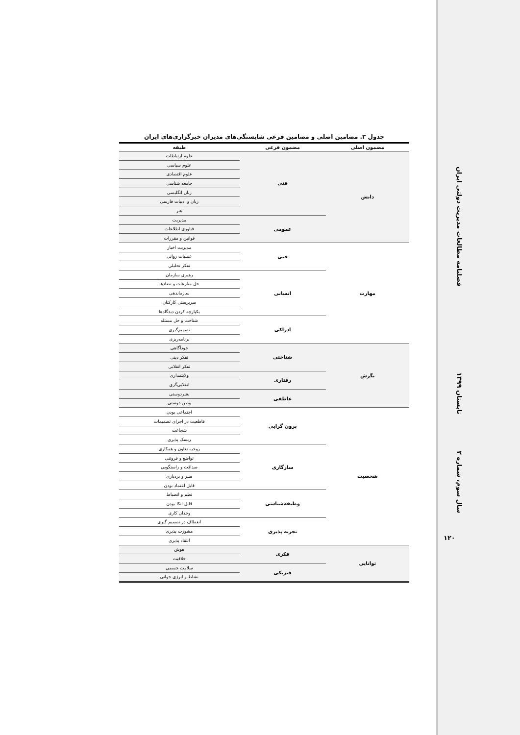فصلنامه مطالعات مدیریت دولتی ایران
تابستان ۱۳۹۹
سال سوم، شماره ۲
۱۲۰
جدول ۳. مضامین اصلی و مضامین فرعی شایستگی‌های مدیران خبرگزاری‌های ایران
| مضمون اصلی | مضمون فرعی | طبقه |
| --- | --- | --- |
| دانش | فنی | علوم ارتباطات |
| | | علوم سیاسی |
| | | علوم اقتصادی |
| | | جامعه شناسی |
| | | زبان انگلیسی |
| | | زبان و ادبیات فارسی |
| | | هنر |
| | عمومی | مدیریت |
| | | فناوری اطلاعات |
| | | قوانین و مقررات |
| مهارت | فنی | مدیریت اخبار |
| | | عملیات روانی |
| | | تفکر تحلیلی |
| | انسانی | رهبری سازمان |
| | | حل منازعات و تضادها |
| | | سازماندهی |
| | | سرپرستی کارکنان |
| | | یکپارچه کردن دیدگاه‌ها |
| | ادراکی | شناخت و حل مسئله |
| | | تصمیم‌گیری |
| | | برنامه‌ریزی |
| نگرش | شناختی | خودآگاهی |
| | | تفکر دینی |
| | | تفکر انقلابی |
| | رفتاری | ولایتمداری |
| | | انقلابی‌گری |
| | عاطفی | بشردوستی |
| | | وطن دوستی |
| شخصیت | برون گرایی | اجتماعی بودن |
| | | قاطعیت در اجرای تصمیمات |
| | | شجاعت |
| | | ریسک پذیری |
| | سازگاری | روحیه تعاون و همکاری |
| | | تواضع و فروتنی |
| | | صداقت و راستگویی |
| | | صبر و بردباری |
| | | قابل اعتماد بودن |
| | وظیفه‌شناسی | نظم و انضباط |
| | | قابل اتکا بودن |
| | | وجدان کاری |
| | تجربه پذیری | انعطاف در تصمیم گیری |
| | | مشورت پذیری |
| | | انتقاد پذیری |
| توانایی | فکری | هوش |
| | | خلاقیت |
| | فیزیکی | سلامت جسمی |
| | | نشاط و انرژی جوانی |